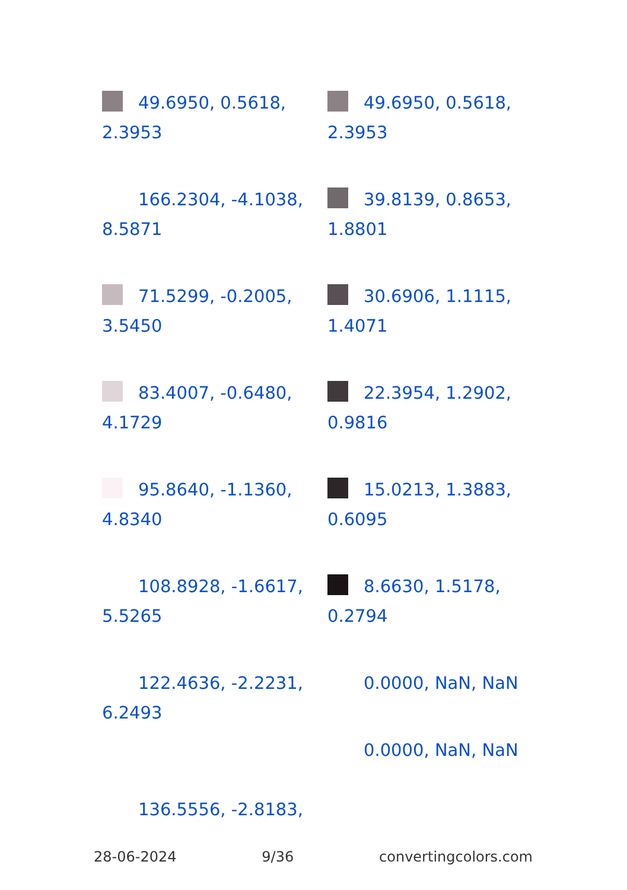49.6950, 0.5618, 2.3953
166.2304, -4.1038, 8.5871
71.5299, -0.2005, 3.5450
83.4007, -0.6480, 4.1729
95.8640, -1.1360, 4.8340
108.8928, -1.6617, 5.5265
122.4636, -2.2231, 6.2493
136.5556, -2.8183,
49.6950, 0.5618, 2.3953
39.8139, 0.8653, 1.8801
30.6906, 1.1115, 1.4071
22.3954, 1.2902, 0.9816
15.0213, 1.3883, 0.6095
8.6630, 1.5178, 0.2794
0.0000, NaN, NaN
0.0000, NaN, NaN
28-06-2024 9/36 convertingcolors.com